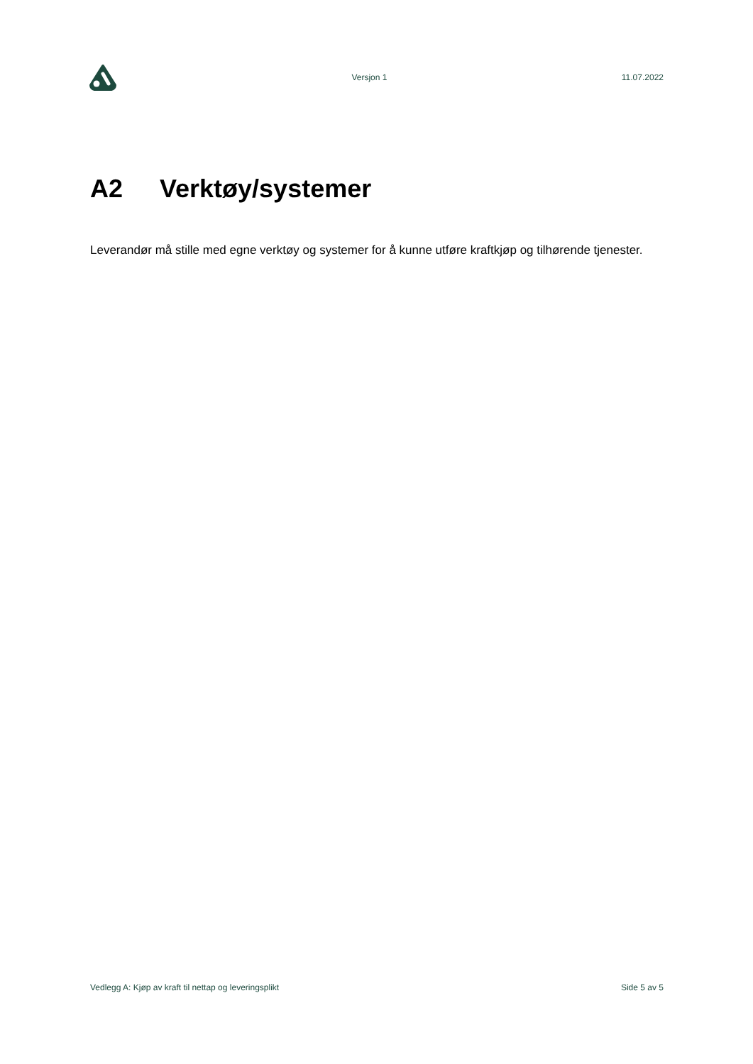Versjon 1 11.07.2022
A2 Verktøy/systemer
Leverandør må stille med egne verktøy og systemer for å kunne utføre kraftkjøp og tilhørende tjenester.
Vedlegg A: Kjøp av kraft til nettap og leveringsplikt Side 5 av 5